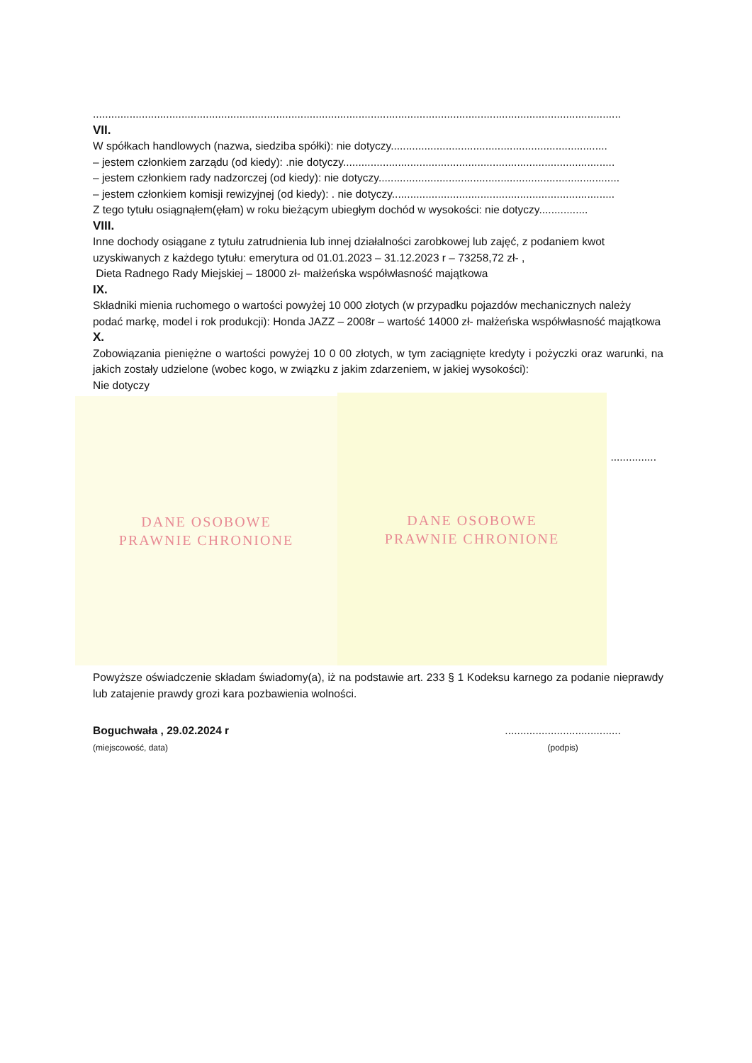.............................................................................................................................................................................
VII.
W spółkach handlowych (nazwa, siedziba spółki): nie dotyczy.......................................................................
– jestem członkiem zarządu (od kiedy): .nie dotyczy.........................................................................................
– jestem członkiem rady nadzorczej (od kiedy): nie dotyczy...............................................................................
– jestem członkiem komisji rewizyjnej (od kiedy): . nie dotyczy.........................................................................
Z tego tytułu osiągnąłem(ęłam) w roku bieżącym ubiegłym dochód w wysokości: nie dotyczy................
VIII.
Inne dochody osiągane z tytułu zatrudnienia lub innej działalności zarobkowej lub zajęć, z podaniem kwot uzyskiwanych z każdego tytułu: emerytura od 01.01.2023 – 31.12.2023 r – 73258,72 zł- ,
Dieta Radnego Rady Miejskiej – 18000 zł- małżeńska współwłasność majątkowa
IX.
Składniki mienia ruchomego o wartości powyżej 10 000 złotych (w przypadku pojazdów mechanicznych należy podać markę, model i rok produkcji): Honda JAZZ – 2008r – wartość 14000 zł- małżeńska współwłasność majątkowa
X.
Zobowiązania pieniężne o wartości powyżej 10 0 00 złotych, w tym zaciągnięte kredyty i pożyczki oraz warunki, na jakich zostały udzielone (wobec kogo, w związku z jakim zdarzeniem, w jakiej wysokości):
Nie dotyczy
DANE OSOBOWE
PRAWNIE CHRONIONE
DANE OSOBOWE
PRAWNIE CHRONIONE
...............
Powyższe oświadczenie składam świadomy(a), iż na podstawie art. 233 § 1 Kodeksu karnego za podanie nieprawdy lub zatajenie prawdy grozi kara pozbawienia wolności.
Boguchwała , 29.02.2024 r
(miejscowość, data)
......................................
(podpis)